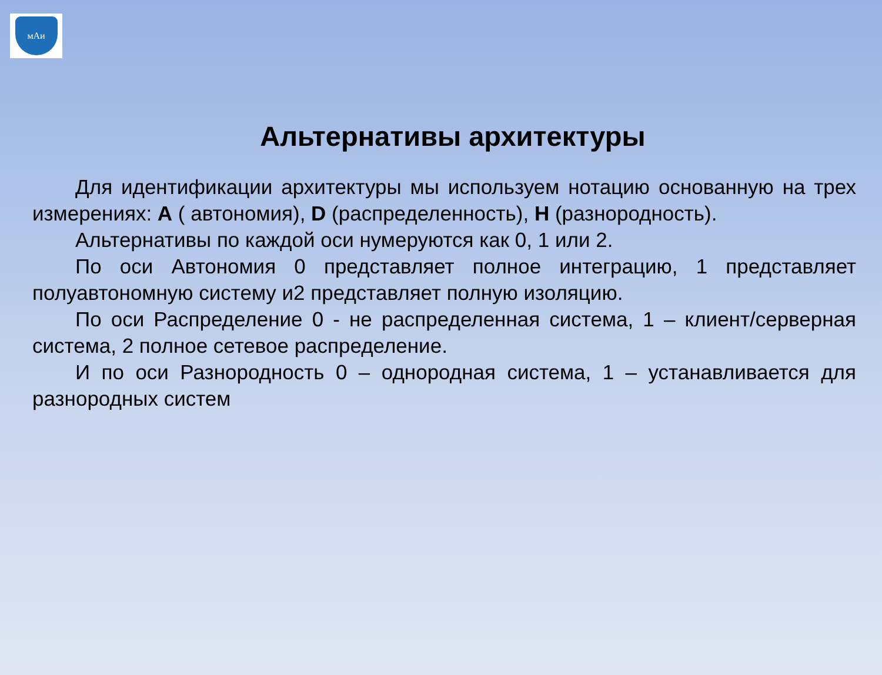мАи
Альтернативы архитектуры
Для идентификации архитектуры мы используем нотацию основанную на трех измерениях: A ( автономия), D (распределенность), H (разнородность).
Альтернативы по каждой оси нумеруются как 0, 1 или 2.
По оси Автономия 0 представляет полное интеграцию, 1 представляет полуавтономную систему и2 представляет полную изоляцию.
По оси Распределение 0 - не распределенная система, 1 – клиент/серверная система, 2 полное сетевое распределение.
И по оси Разнородность 0 – однородная система, 1 – устанавливается для разнородных систем